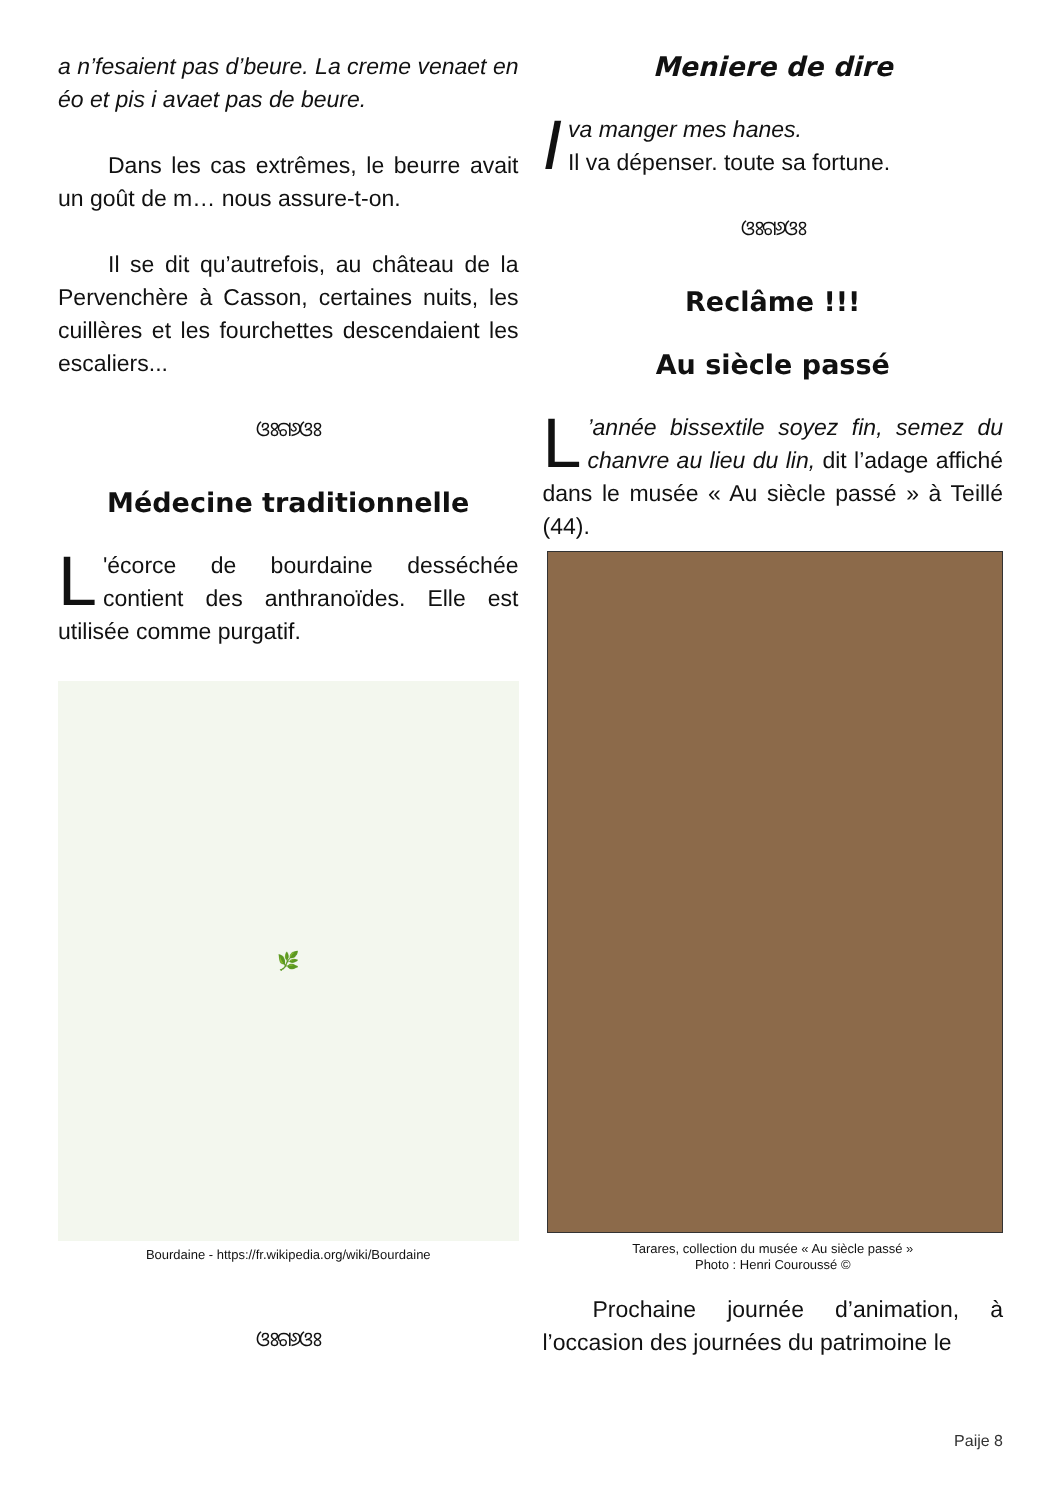a n’fesaient pas d’beure. La creme venaet en éo et pis i avaet pas de beure.
Dans les cas extrêmes, le beurre avait un goût de m… nous assure-t-on.
Il se dit qu’autrefois, au château de la Pervenchère à Casson, certaines nuits, les cuillères et les fourchettes descendaient les escaliers...
ଓଃଗ୬ଓଃ
Médecine traditionnelle
L 'écorce de bourdaine desséchée contient des anthranoïdes. Elle est utilisée comme purgatif.
🌿
Bourdaine - https://fr.wikipedia.org/wiki/Bourdaine
ଓଃଗ୬ଓଃ
Meniere de dire
Iva manger mes hanes.
Il va dépenser. toute sa fortune.
ଓଃଗ୬ଓଃ
Reclâme !!!
Au siècle passé
L’année bissextile soyez fin, semez du chanvre au lieu du lin, dit l’adage affiché dans le musée « Au siècle passé » à Teillé (44).
Tarares, collection du musée « Au siècle passé »
Photo : Henri Couroussé ©
Prochaine journée d’animation, à l’occasion des journées du patrimoine le
Paije 8